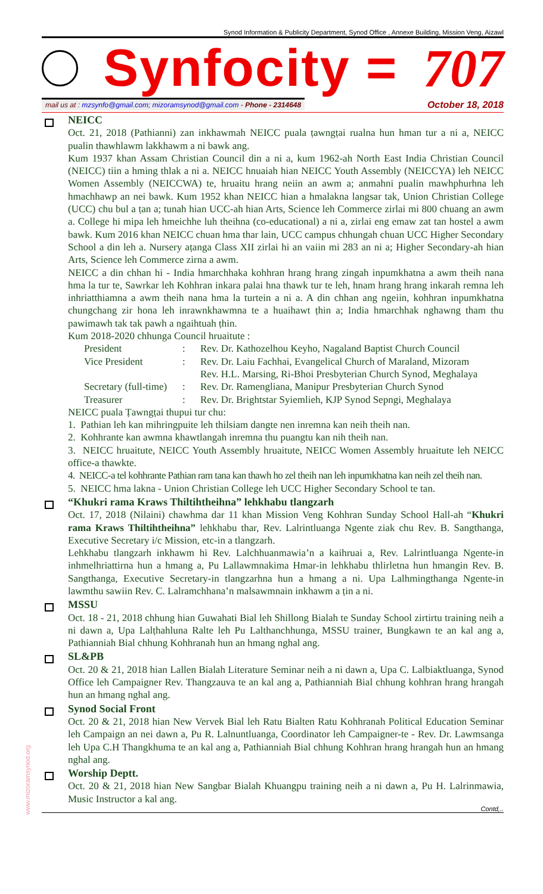Synod Information & Publicity Department, Synod Office , Annexe Building, Mission Veng, Aizawl
Synfocity = 707
mail us at : mzsynfo@gmail.com; mizoramsynod@gmail.com - Phone - 2314648
October 18, 2018
NEICC
Oct. 21, 2018 (Pathianni) zan inkhawmah NEICC puala ṭawngṭai rualna hun hman tur a ni a, NEICC pualin thawhlawm lakkhawm a ni bawk ang.
Kum 1937 khan Assam Christian Council din a ni a, kum 1962-ah North East India Christian Council (NEICC) tiin a hming thlak a ni a. NEICC hnuaiah hian NEICC Youth Assembly (NEICCYA) leh NEICC Women Assembly (NEICCWA) te, hruaitu hrang neiin an awm a; anmahni pualin mawhphurhna leh hmachhawp an nei bawk. Kum 1952 khan NEICC hian a hmalakna langsar tak, Union Christian College (UCC) chu bul a ṭan a; tunah hian UCC-ah hian Arts, Science leh Commerce zirlai mi 800 chuang an awm a. College hi mipa leh hmeichhe luh theihna (co-educational) a ni a, zirlai eng emaw zat tan hostel a awm bawk. Kum 2016 khan NEICC chuan hma thar lain, UCC campus chhungah chuan UCC Higher Secondary School a din leh a. Nursery aṭanga Class XII zirlai hi an vaiin mi 283 an ni a; Higher Secondary-ah hian Arts, Science leh Commerce zirna a awm.
NEICC a din chhan hi - India hmarchhaka kohhran hrang hrang zingah inpumkhatna a awm theih nana hma la tur te, Sawrkar leh Kohhran inkara palai hna thawk tur te leh, hnam hrang hrang inkarah remna leh inhriatthiamna a awm theih nana hma la turtein a ni a. A din chhan ang ngeiin, kohhran inpumkhatna chungchang zir hona leh inrawnkhawmna te a huaihawt ṭhin a; India hmarchhak nghawng tham thu pawimawh tak tak pawh a ngaihtuah ṭhin.
Kum 2018-2020 chhunga Council hruaitute :
| President | : | Rev. Dr. Kathozelhou Keyho, Nagaland Baptist Church Council |
| Vice President | : | Rev. Dr. Laiu Fachhai, Evangelical Church of Maraland, Mizoram |
| | | Rev. H.L. Marsing, Ri-Bhoi Presbyterian Church Synod, Meghalaya |
| Secretary (full-time) | : | Rev. Dr. Ramengliana, Manipur Presbyterian Church Synod |
| Treasurer | : | Rev. Dr. Brightstar Syiemlieh, KJP Synod Sepngi, Meghalaya |
NEICC puala Ṭawngṭai thupui tur chu:
1. Pathian leh kan mihringpuite leh thilsiam dangte nen inremna kan neih theih nan.
2. Kohhrante kan awmna khawtlangah inremna thu puangtu kan nih theih nan.
3. NEICC hruaitute, NEICC Youth Assembly hruaitute, NEICC Women Assembly hruaitute leh NEICC office-a thawkte.
4. NEICC-a tel kohhrante Pathian ram tana kan thawh ho zel theih nan leh inpumkhatna kan neih zel theih nan.
5. NEICC hma lakna - Union Christian College leh UCC Higher Secondary School te tan.
“Khukri rama Kraws Thiltihtheihna” lehkhabu tlangzarh
Oct. 17, 2018 (Nilaini) chawhma dar 11 khan Mission Veng Kohhran Sunday School Hall-ah “Khukri rama Kraws Thiltihtheihna” lehkhabu thar, Rev. Lalrintluanga Ngente ziak chu Rev. B. Sangthanga, Executive Secretary i/c Mission, etc-in a tlangzarh.
Lehkhabu tlangzarh inkhawm hi Rev. Lalchhuanmawia’n a kaihruai a, Rev. Lalrintluanga Ngente-in inhmelhriattirna hun a hmang a, Pu Lallawmnakima Hmar-in lehkhabu thlirletna hun hmangin Rev. B. Sangthanga, Executive Secretary-in tlangzarhna hun a hmang a ni. Upa Lalhmingthanga Ngente-in lawmthu sawiin Rev. C. Lalramchhana’n malsawmnain inkhawm a ṭin a ni.
MSSU
Oct. 18 - 21, 2018 chhung hian Guwahati Bial leh Shillong Bialah te Sunday School zirtirtu training neih a ni dawn a, Upa Lalṭhahluna Ralte leh Pu Lalthanchhunga, MSSU trainer, Bungkawn te an kal ang a, Pathianniah Bial chhung Kohhranah hun an hmang nghal ang.
SL&PB
Oct. 20 & 21, 2018 hian Lallen Bialah Literature Seminar neih a ni dawn a, Upa C. Lalbiaktluanga, Synod Office leh Campaigner Rev. Thangzauva te an kal ang a, Pathianniah Bial chhung kohhran hrang hrangah hun an hmang nghal ang.
Synod Social Front
Oct. 20 & 21, 2018 hian New Vervek Bial leh Ratu Bialten Ratu Kohhranah Political Education Seminar leh Campaign an nei dawn a, Pu R. Lalnuntluanga, Coordinator leh Campaigner-te - Rev. Dr. Lawmsanga leh Upa C.H Thangkhuma te an kal ang a, Pathianniah Bial chhung Kohhran hrang hrangah hun an hmang nghal ang.
Worship Deptt.
Oct. 20 & 21, 2018 hian New Sangbar Bialah Khuangpu training neih a ni dawn a, Pu H. Lalrinmawia, Music Instructor a kal ang.
Contd,..
www.mizoramsynod.org